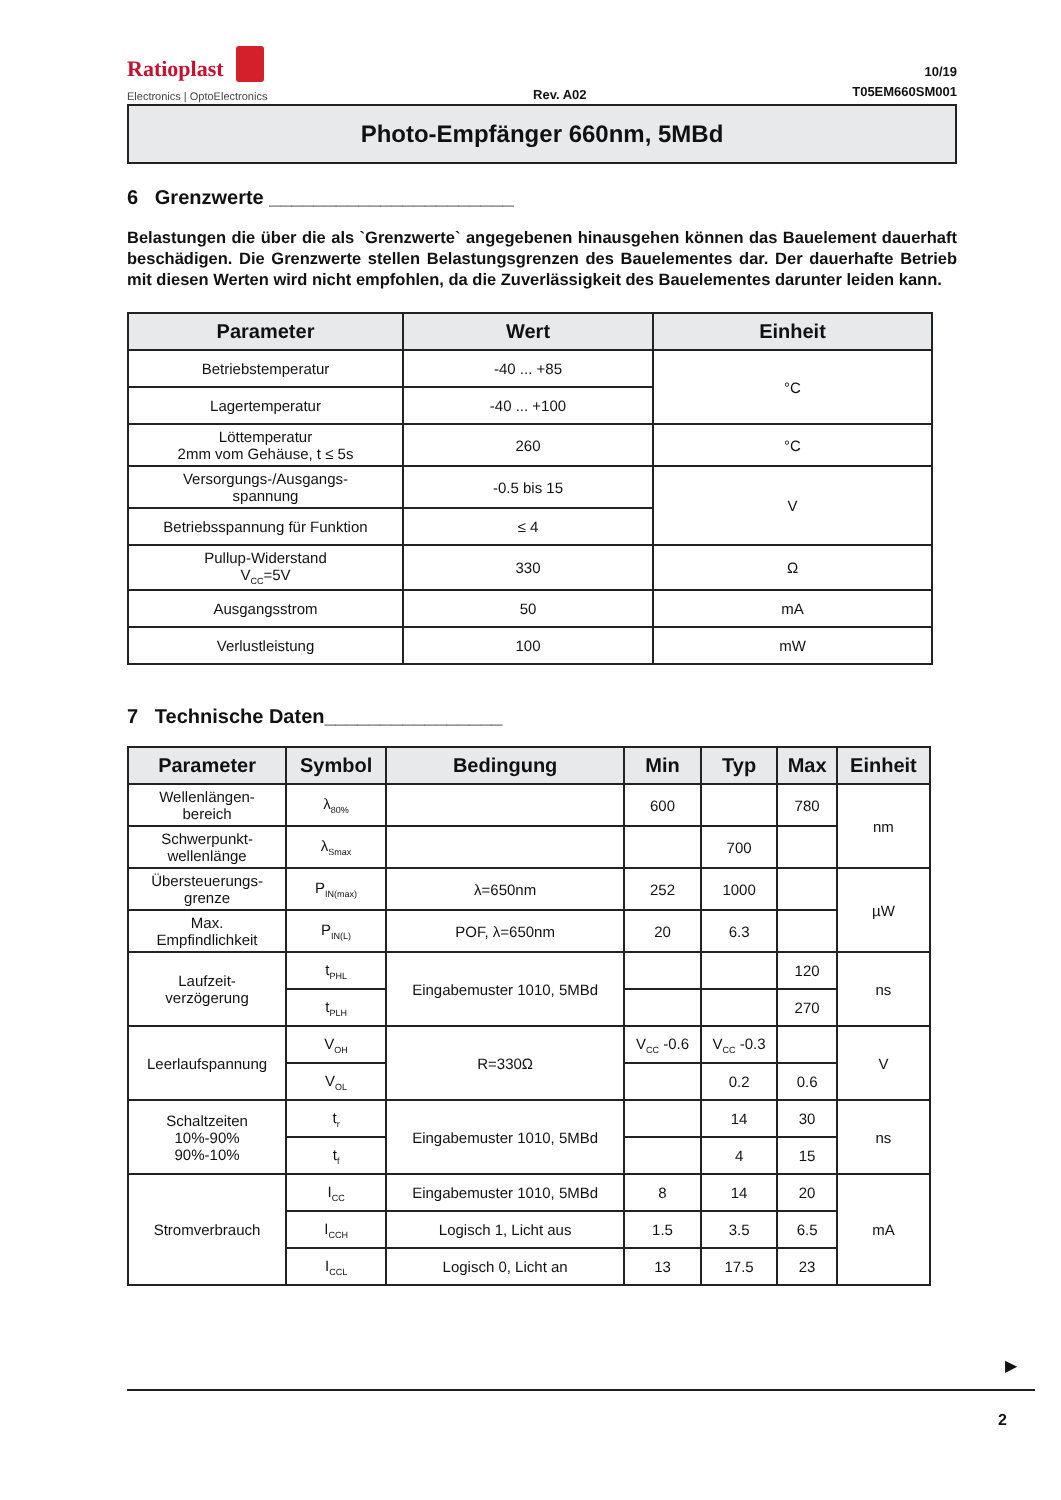Ratioplast
Electronics | OptoElectronics
Rev. A02
10/19
T05EM660SM001
Photo-Empfänger 660nm, 5MBd
6 Grenzwerte ______________________
Belastungen die über die als `Grenzwerte` angegebenen hinausgehen können das Bauelement dauerhaft beschädigen. Die Grenzwerte stellen Belastungsgrenzen des Bauelementes dar. Der dauerhafte Betrieb mit diesen Werten wird nicht empfohlen, da die Zuverlässigkeit des Bauelementes darunter leiden kann.
| Parameter | Wert | Einheit |
| --- | --- | --- |
| Betriebstemperatur | -40 ... +85 | °C |
| Lagertemperatur | -40 ... +100 | |
| Löttemperatur 2mm vom Gehäuse, t ≤ 5s | 260 | °C |
| Versorgungs-/Ausgangs- spannung | -0.5 bis 15 | V |
| Betriebsspannung für Funktion | ≤ 4 | |
| Pullup-Widerstand V<sub>CC</sub>=5V | 330 | Ω |
| Ausgangsstrom | 50 | mA |
| Verlustleistung | 100 | mW |
7 Technische Daten________________
| Parameter | Symbol | Bedingung | Min | Typ | Max | Einheit |
| --- | --- | --- | --- | --- | --- | --- |
| Wellenlängen- bereich | λ<sub>80%</sub> | | 600 | | 780 | nm |
| Schwerpunkt- wellenlänge | λ<sub>Smax</sub> | | | 700 | | |
| Übersteuerungs- grenze | P<sub>IN(max)</sub> | λ=650nm | 252 | 1000 | | µW |
| Max. Empfindlichkeit | P<sub>IN(L)</sub> | POF, λ=650nm | 20 | 6.3 | | |
| Laufzeit- verzögerung | t<sub>PHL</sub> | Eingabemuster 1010, 5MBd | | | 120 | ns |
| | t<sub>PLH</sub> | | | | 270 | |
| Leerlaufspannung | V<sub>OH</sub> | R=330Ω | V<sub>CC</sub> -0.6 | V<sub>CC</sub> -0.3 | | V |
| | V<sub>OL</sub> | | | 0.2 | 0.6 | |
| Schaltzeiten 10%-90% 90%-10% | t<sub>r</sub> | Eingabemuster 1010, 5MBd | | 14 | 30 | ns |
| | t<sub>f</sub> | | | 4 | 15 | |
| Stromverbrauch | I<sub>CC</sub> | Eingabemuster 1010, 5MBd | 8 | 14 | 20 | mA |
| | I<sub>CCH</sub> | Logisch 1, Licht aus | 1.5 | 3.5 | 6.5 | |
| | I<sub>CCL</sub> | Logisch 0, Licht an | 13 | 17.5 | 23 | |
▶
2